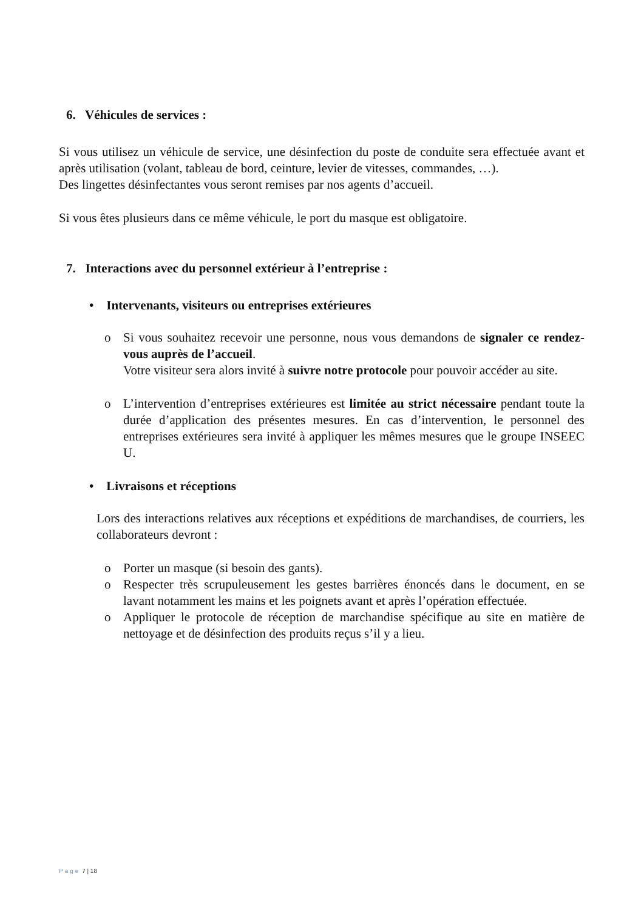6. Véhicules de services :
Si vous utilisez un véhicule de service, une désinfection du poste de conduite sera effectuée avant et après utilisation (volant, tableau de bord, ceinture, levier de vitesses, commandes, …).
Des lingettes désinfectantes vous seront remises par nos agents d’accueil.
Si vous êtes plusieurs dans ce même véhicule, le port du masque est obligatoire.
7. Interactions avec du personnel extérieur à l’entreprise :
• Intervenants, visiteurs ou entreprises extérieures
o Si vous souhaitez recevoir une personne, nous vous demandons de signaler ce rendez-vous auprès de l’accueil.
Votre visiteur sera alors invité à suivre notre protocole pour pouvoir accéder au site.
o L’intervention d’entreprises extérieures est limitée au strict nécessaire pendant toute la durée d’application des présentes mesures. En cas d’intervention, le personnel des entreprises extérieures sera invité à appliquer les mêmes mesures que le groupe INSEEC U.
• Livraisons et réceptions
Lors des interactions relatives aux réceptions et expéditions de marchandises, de courriers, les collaborateurs devront :
o Porter un masque (si besoin des gants).
o Respecter très scrupuleusement les gestes barrières énoncés dans le document, en se lavant notamment les mains et les poignets avant et après l’opération effectuée.
o Appliquer le protocole de réception de marchandise spécifique au site en matière de nettoyage et de désinfection des produits reçus s’il y a lieu.
Page 7 | 18